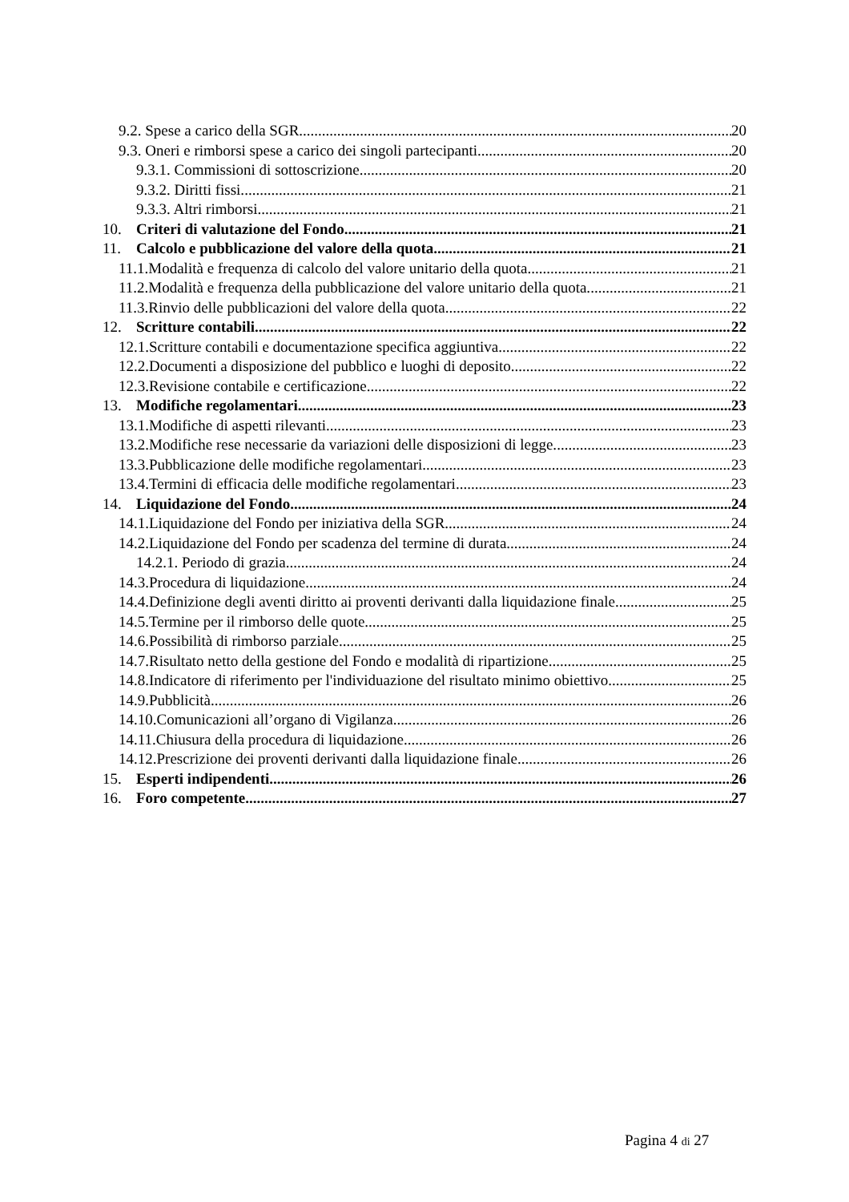9.2. Spese a carico della SGR. 20
9.3. Oneri e rimborsi spese a carico dei singoli partecipanti. 20
9.3.1. Commissioni di sottoscrizione. 20
9.3.2. Diritti fissi. 21
9.3.3. Altri rimborsi. 21
10. Criteri di valutazione del Fondo 21
11. Calcolo e pubblicazione del valore della quota. 21
11.1.Modalità e frequenza di calcolo del valore unitario della quota. 21
11.2.Modalità e frequenza della pubblicazione del valore unitario della quota. 21
11.3.Rinvio delle pubblicazioni del valore della quota. 22
12. Scritture contabili. 22
12.1.Scritture contabili e documentazione specifica aggiuntiva. 22
12.2.Documenti a disposizione del pubblico e luoghi di deposito. 22
12.3.Revisione contabile e certificazione. 22
13. Modifiche regolamentari. 23
13.1.Modifiche di aspetti rilevanti. 23
13.2.Modifiche rese necessarie da variazioni delle disposizioni di legge. 23
13.3.Pubblicazione delle modifiche regolamentari. 23
13.4.Termini di efficacia delle modifiche regolamentari. 23
14. Liquidazione del Fondo. 24
14.1.Liquidazione del Fondo per iniziativa della SGR. 24
14.2.Liquidazione del Fondo per scadenza del termine di durata. 24
14.2.1. Periodo di grazia 24
14.3.Procedura di liquidazione. 24
14.4.Definizione degli aventi diritto ai proventi derivanti dalla liquidazione finale. 25
14.5.Termine per il rimborso delle quote. 25
14.6.Possibilità di rimborso parziale. 25
14.7.Risultato netto della gestione del Fondo e modalità di ripartizione. 25
14.8.Indicatore di riferimento per l'individuazione del risultato minimo obiettivo. 25
14.9.Pubblicità. 26
14.10.Comunicazioni all’organo di Vigilanza. 26
14.11.Chiusura della procedura di liquidazione. 26
14.12.Prescrizione dei proventi derivanti dalla liquidazione finale. 26
15. Esperti indipendenti. 26
16. Foro competente 27
Pagina 4 di 27